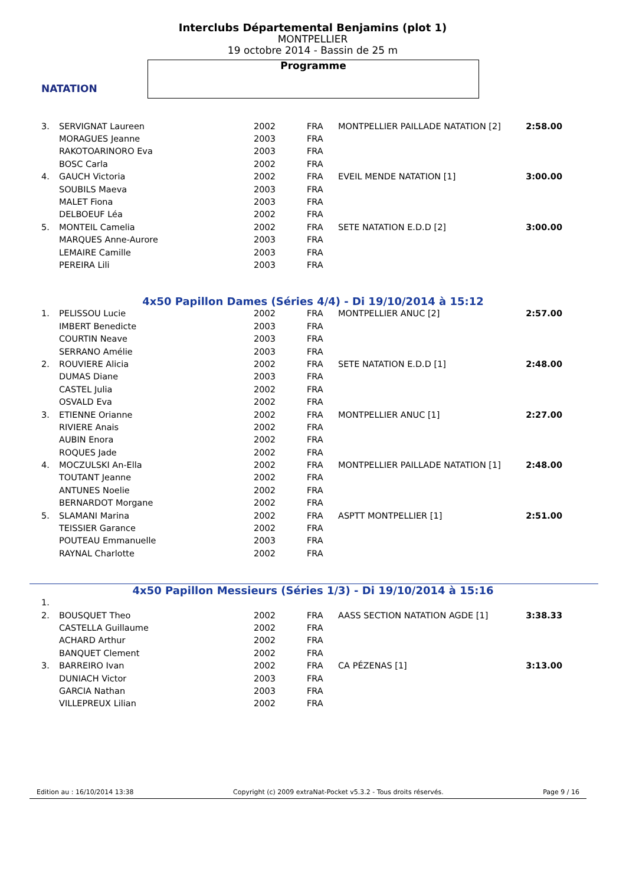NATATION
Interclubs Départemental Benjamins (plot 1)
MONTPELLIER
19 octobre 2014 - Bassin de 25 m
Programme
| 3. | SERVIGNAT Laureen | 2002 | FRA | MONTPELLIER PAILLADE NATATION [2] | 2:58.00 |
| | MORAGUES Jeanne | 2003 | FRA | | |
| | RAKOTOARINORO Eva | 2003 | FRA | | |
| | BOSC Carla | 2002 | FRA | | |
| 4. | GAUCH Victoria | 2002 | FRA | EVEIL MENDE NATATION [1] | 3:00.00 |
| | SOUBILS Maeva | 2003 | FRA | | |
| | MALET Fiona | 2003 | FRA | | |
| | DELBOEUF Léa | 2002 | FRA | | |
| 5. | MONTEIL Camelia | 2002 | FRA | SETE NATATION E.D.D [2] | 3:00.00 |
| | MARQUES Anne-Aurore | 2003 | FRA | | |
| | LEMAIRE Camille | 2003 | FRA | | |
| | PEREIRA Lili | 2003 | FRA | | |
4x50 Papillon Dames (Séries 4/4) - Di 19/10/2014 à 15:12
| 1. | PELISSOU Lucie | 2002 | FRA | MONTPELLIER ANUC [2] | 2:57.00 |
| | IMBERT Benedicte | 2003 | FRA | | |
| | COURTIN Neave | 2003 | FRA | | |
| | SERRANO Amélie | 2003 | FRA | | |
| 2. | ROUVIERE Alicia | 2002 | FRA | SETE NATATION E.D.D [1] | 2:48.00 |
| | DUMAS Diane | 2003 | FRA | | |
| | CASTEL Julia | 2002 | FRA | | |
| | OSVALD Eva | 2002 | FRA | | |
| 3. | ETIENNE Orianne | 2002 | FRA | MONTPELLIER ANUC [1] | 2:27.00 |
| | RIVIERE Anais | 2002 | FRA | | |
| | AUBIN Enora | 2002 | FRA | | |
| | ROQUES Jade | 2002 | FRA | | |
| 4. | MOCZULSKI An-Ella | 2002 | FRA | MONTPELLIER PAILLADE NATATION [1] | 2:48.00 |
| | TOUTANT Jeanne | 2002 | FRA | | |
| | ANTUNES Noelie | 2002 | FRA | | |
| | BERNARDOT Morgane | 2002 | FRA | | |
| 5. | SLAMANI Marina | 2002 | FRA | ASPTT MONTPELLIER [1] | 2:51.00 |
| | TEISSIER Garance | 2002 | FRA | | |
| | POUTEAU Emmanuelle | 2003 | FRA | | |
| | RAYNAL Charlotte | 2002 | FRA | | |
4x50 Papillon Messieurs (Séries 1/3) - Di 19/10/2014 à 15:16
| 1. | | | | | |
| 2. | BOUSQUET Theo | 2002 | FRA | AASS SECTION NATATION AGDE [1] | 3:38.33 |
| | CASTELLA Guillaume | 2002 | FRA | | |
| | ACHARD Arthur | 2002 | FRA | | |
| | BANQUET Clement | 2002 | FRA | | |
| 3. | BARREIRO Ivan | 2002 | FRA | CA PÉZENAS [1] | 3:13.00 |
| | DUNIACH Victor | 2003 | FRA | | |
| | GARCIA Nathan | 2003 | FRA | | |
| | VILLEPREUX Lilian | 2002 | FRA | | |
Edition au : 16/10/2014 13:38 Copyright (c) 2009 extraNat-Pocket v5.3.2 - Tous droits réservés. Page 9 / 16